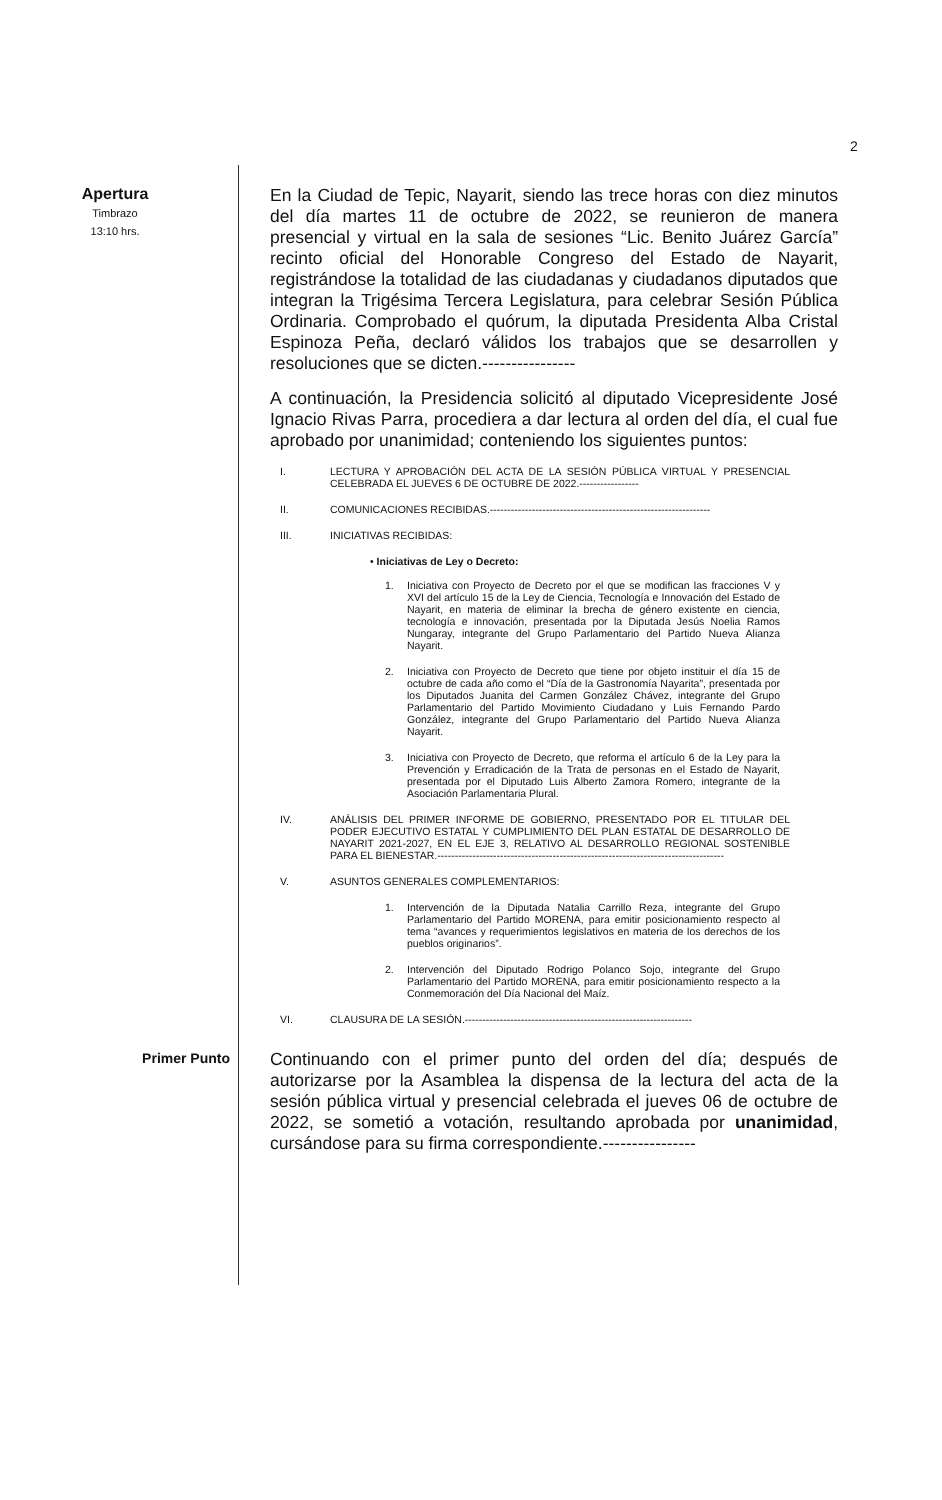2
Apertura
Timbrazo
13:10 hrs.
En la Ciudad de Tepic, Nayarit, siendo las trece horas con diez minutos del día martes 11 de octubre de 2022, se reunieron de manera presencial y virtual en la sala de sesiones “Lic. Benito Juárez García” recinto oficial del Honorable Congreso del Estado de Nayarit, registrándose la totalidad de las ciudadanas y ciudadanos diputados que integran la Trigésima Tercera Legislatura, para celebrar Sesión Pública Ordinaria. Comprobado el quórum, la diputada Presidenta Alba Cristal Espinoza Peña, declaró válidos los trabajos que se desarrollen y resoluciones que se dicten.----------------
A continuación, la Presidencia solicitó al diputado Vicepresidente José Ignacio Rivas Parra, procediera a dar lectura al orden del día, el cual fue aprobado por unanimidad; conteniendo los siguientes puntos:
I. LECTURA Y APROBACIÓN DEL ACTA DE LA SESIÓN PÚBLICA VIRTUAL Y PRESENCIAL CELEBRADA EL JUEVES 6 DE OCTUBRE DE 2022.-----------------
II. COMUNICACIONES RECIBIDAS.---------------------------------------------------------------
III. INICIATIVAS RECIBIDAS:
• Iniciativas de Ley o Decreto:
1. Iniciativa con Proyecto de Decreto por el que se modifican las fracciones V y XVI del artículo 15 de la Ley de Ciencia, Tecnología e Innovación del Estado de Nayarit, en materia de eliminar la brecha de género existente en ciencia, tecnología e innovación, presentada por la Diputada Jesús Noelia Ramos Nungaray, integrante del Grupo Parlamentario del Partido Nueva Alianza Nayarit.
2. Iniciativa con Proyecto de Decreto que tiene por objeto instituir el día 15 de octubre de cada año como el “Día de la Gastronomía Nayarita”, presentada por los Diputados Juanita del Carmen González Chávez, integrante del Grupo Parlamentario del Partido Movimiento Ciudadano y Luis Fernando Pardo González, integrante del Grupo Parlamentario del Partido Nueva Alianza Nayarit.
3. Iniciativa con Proyecto de Decreto, que reforma el artículo 6 de la Ley para la Prevención y Erradicación de la Trata de personas en el Estado de Nayarit, presentada por el Diputado Luis Alberto Zamora Romero, integrante de la Asociación Parlamentaria Plural.
IV. ANÁLISIS DEL PRIMER INFORME DE GOBIERNO, PRESENTADO POR EL TITULAR DEL PODER EJECUTIVO ESTATAL Y CUMPLIMIENTO DEL PLAN ESTATAL DE DESARROLLO DE NAYARIT 2021-2027, EN EL EJE 3, RELATIVO AL DESARROLLO REGIONAL SOSTENIBLE PARA EL BIENESTAR.----------------------------------------------------------------------------------
V. ASUNTOS GENERALES COMPLEMENTARIOS:
1. Intervención de la Diputada Natalia Carrillo Reza, integrante del Grupo Parlamentario del Partido MORENA, para emitir posicionamiento respecto al tema “avances y requerimientos legislativos en materia de los derechos de los pueblos originarios”.
2. Intervención del Diputado Rodrigo Polanco Sojo, integrante del Grupo Parlamentario del Partido MORENA, para emitir posicionamiento respecto a la Conmemoración del Día Nacional del Maíz.
VI. CLAUSURA DE LA SESIÓN.-----------------------------------------------------------------
Primer Punto
Continuando con el primer punto del orden del día; después de autorizarse por la Asamblea la dispensa de la lectura del acta de la sesión pública virtual y presencial celebrada el jueves 06 de octubre de 2022, se sometió a votación, resultando aprobada por unanimidad, cursándose para su firma correspondiente.----------------